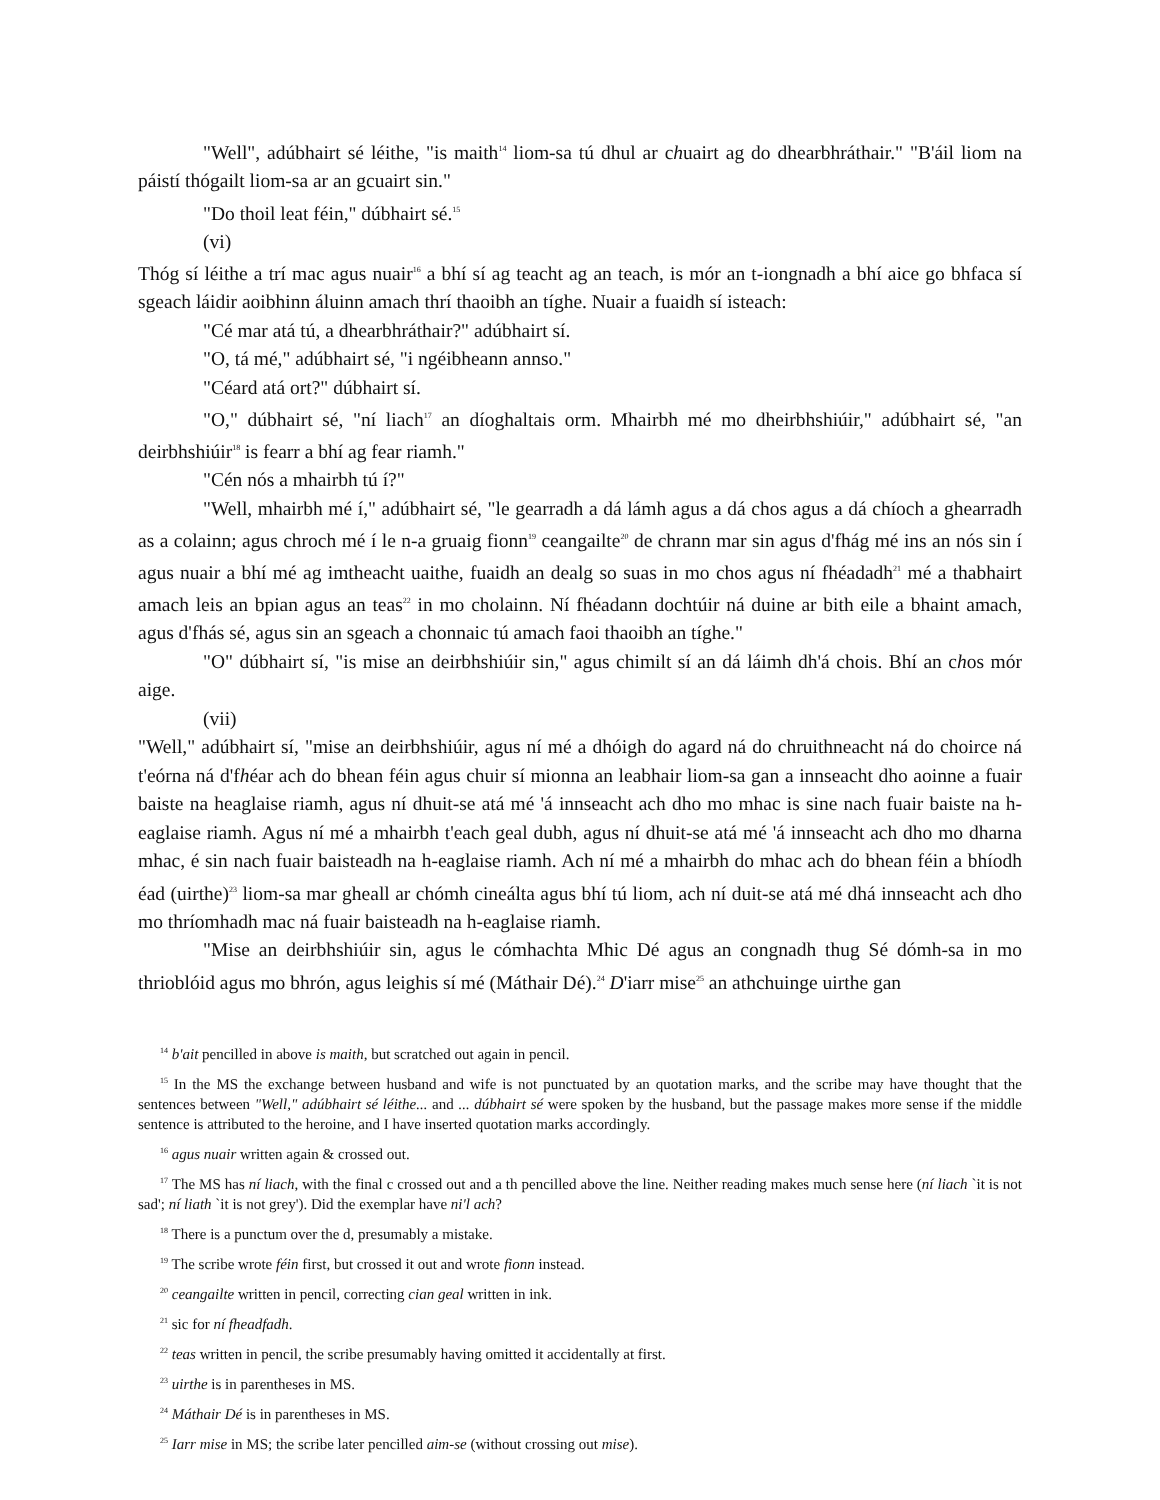"Well", adúbhairt sé léithe, "is maith<sup>14</sup> liom-sa tú dhul ar chuairt ag do dhearbhráthair." "B'áil liom na páistí thógailt liom-sa ar an gcuairt sin."
"Do thoil leat féin," dúbhairt sé.<sup>15</sup>
(vi)
Thóg sí léithe a trí mac agus nuair<sup>16</sup> a bhí sí ag teacht ag an teach, is mór an t-iongnadh a bhí aice go bhfaca sí sgeach láidir aoibhinn áluinn amach thrí thaoibh an tíghe. Nuair a fuaidh sí isteach:
"Cé mar atá tú, a dhearbhráthair?" adúbhairt sí.
"O, tá mé," adúbhairt sé, "i ngéibheann annso."
"Céard atá ort?" dúbhairt sí.
"O," dúbhairt sé, "ní liach<sup>17</sup> an díoghaltais orm. Mhairbh mé mo dheirbhshiúir," adúbhairt sé, "an deirbhshiúir<sup>18</sup> is fearr a bhí ag fear riamh."
"Cén nós a mhairbh tú í?"
"Well, mhairbh mé í," adúbhairt sé, "le gearradh a dá lámh agus a dá chos agus a dá chíoch a ghearradh as a colainn; agus chroch mé í le n-a gruaig fionn<sup>19</sup> ceangailte<sup>20</sup> de chrann mar sin agus d'fhág mé ins an nós sin í agus nuair a bhí mé ag imtheacht uaithe, fuaidh an dealg so suas in mo chos agus ní fhéadadh<sup>21</sup> mé a thabhairt amach leis an bpian agus an teas<sup>22</sup> in mo cholainn. Ní fhéadann dochtúir ná duine ar bith eile a bhaint amach, agus d'fhás sé, agus sin an sgeach a chonnaic tú amach faoi thaoibh an tíghe."
"O" dúbhairt sí, "is mise an deirbhshiúir sin," agus chimilt sí an dá láimh dh'á chois. Bhí an chos mór aige.
(vii)
"Well," adúbhairt sí, "mise an deirbhshiúir, agus ní mé a dhóigh do agard ná do chruithneacht ná do choirce ná t'eórna ná d'fhéar ach do bhean féin agus chuir sí mionna an leabhair liom-sa gan a innseacht dho aoinne a fuair baiste na heaglaise riamh, agus ní dhuit-se atá mé 'á innseacht ach dho mo mhac is sine nach fuair baiste na h-eaglaise riamh. Agus ní mé a mhairbh t'each geal dubh, agus ní dhuit-se atá mé 'á innseacht ach dho mo dharna mhac, é sin nach fuair baisteadh na h-eaglaise riamh. Ach ní mé a mhairbh do mhac ach do bhean féin a bhíodh éad (uirthe)<sup>23</sup> liom-sa mar gheall ar chómh cineálta agus bhí tú liom, ach ní duit-se atá mé dhá innseacht ach dho mo thríomhadh mac ná fuair baisteadh na h-eaglaise riamh.
"Mise an deirbhshiúir sin, agus le cómhachta Mhic Dé agus an congnadh thug Sé dómh-sa in mo thrioblóid agus mo bhrón, agus leighis sí mé (Máthair Dé).<sup>24</sup> D'iarr mise<sup>25</sup> an athchuinge uirthe gan
<sup>14</sup> b'ait pencilled in above is maith, but scratched out again in pencil.
<sup>15</sup> In the MS the exchange between husband and wife is not punctuated by an quotation marks, and the scribe may have thought that the sentences between "Well," adúbhairt sé léithe... and ... dúbhairt sé were spoken by the husband, but the passage makes more sense if the middle sentence is attributed to the heroine, and I have inserted quotation marks accordingly.
<sup>16</sup> agus nuair written again & crossed out.
<sup>17</sup> The MS has ní liach, with the final c crossed out and a th pencilled above the line. Neither reading makes much sense here (ní liach `it is not sad'; ní liath `it is not grey'). Did the exemplar have ni'l ach?
<sup>18</sup> There is a punctum over the d, presumably a mistake.
<sup>19</sup> The scribe wrote féin first, but crossed it out and wrote fionn instead.
<sup>20</sup> ceangailte written in pencil, correcting cian geal written in ink.
<sup>21</sup> sic for ní fheadfadh.
<sup>22</sup> teas written in pencil, the scribe presumably having omitted it accidentally at first.
<sup>23</sup> uirthe is in parentheses in MS.
<sup>24</sup> Máthair Dé is in parentheses in MS.
<sup>25</sup> Iarr mise in MS; the scribe later pencilled aim-se (without crossing out mise).